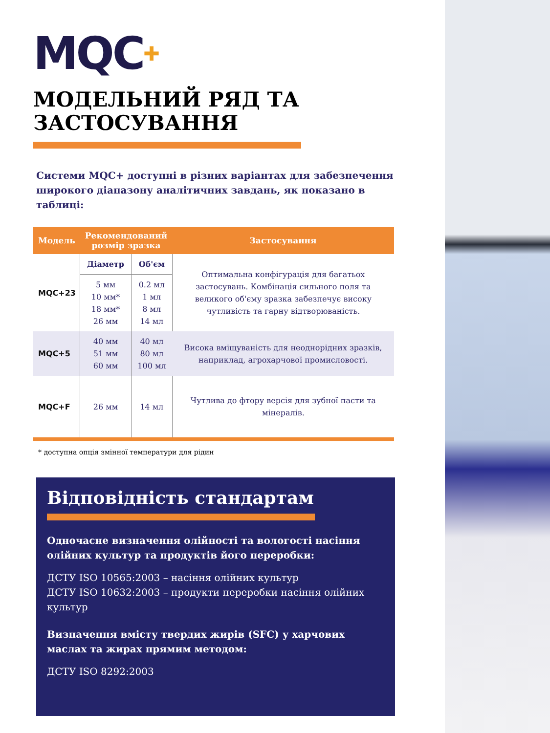MQC✚
МОДЕЛЬНИЙ РЯД ТА ЗАСТОСУВАННЯ
Системи MQC+ доступні в різних варіантах для забезпечення широкого діапазону аналітичних завдань, як показано в таблиці:
| Модель | Рекомендований розмір зразка | | Застосування |
| --- | --- | --- | --- |
| MQC+23 | Діаметр | Об'єм | Оптимальна конфігурація для багатьох застосувань. Комбінація сильного поля та великого об'єму зразка забезпечує високу чутливість та гарну відтворюваність. |
| | 5 мм 10 мм* 18 мм* 26 мм | 0.2 мл 1 мл 8 мл 14 мл | |
| MQC+5 | 40 мм 51 мм 60 мм | 40 мл 80 мл 100 мл | Висока вміщуваність для неоднорідних зразків, наприклад, агрохарчової промисловості. |
| MQC+F | 26 мм | 14 мл | Чутлива до фтору версія для зубної пасти та мінералів. |
* доступна опція змінної температури для рідин
Відповідність стандартам
Одночасне визначення олійності та вологості насіння олійних культур та продуктів його переробки:
ДСТУ ISO 10565:2003 – насіння олійних культур
ДСТУ ISO 10632:2003 – продукти переробки насіння олійних культур
Визначення вмісту твердих жирів (SFC) у харчових маслах та жирах прямим методом:
ДСТУ ISO 8292:2003